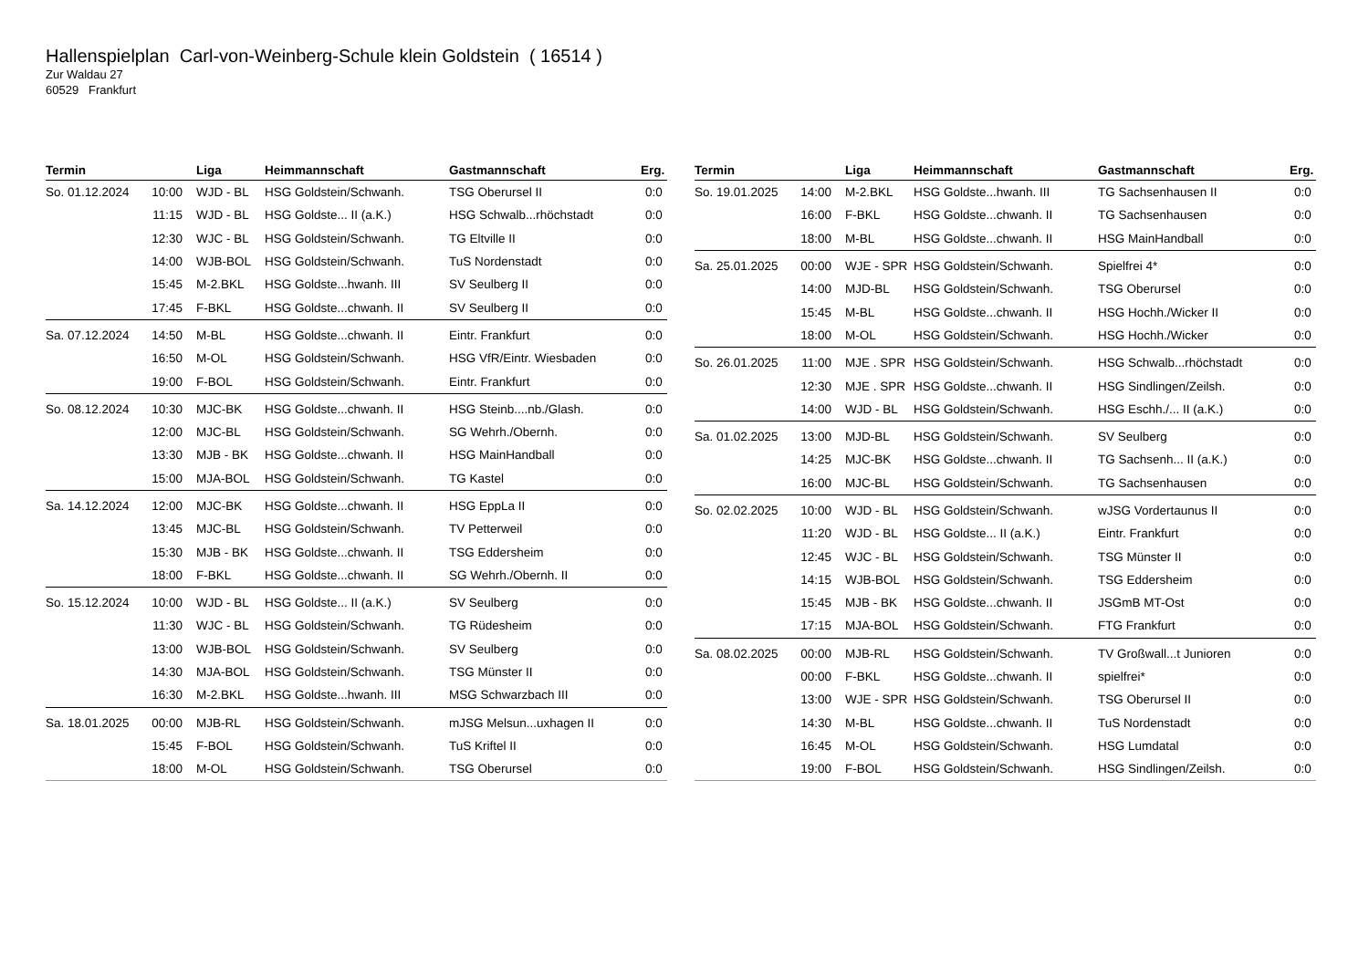Hallenspielplan Carl-von-Weinberg-Schule klein Goldstein ( 16514 )
Zur Waldau 27
60529 Frankfurt
| Termin | | Liga | Heimmannschaft | Gastmannschaft | Erg. |
| --- | --- | --- | --- | --- | --- |
| So. 01.12.2024 | 10:00 | WJD - BL | HSG Goldstein/Schwanh. | TSG Oberursel II | 0:0 |
| | 11:15 | WJD - BL | HSG Goldste... II (a.K.) | HSG Schwalb...rhöchstadt | 0:0 |
| | 12:30 | WJC - BL | HSG Goldstein/Schwanh. | TG Eltville II | 0:0 |
| | 14:00 | WJB-BOL | HSG Goldstein/Schwanh. | TuS Nordenstadt | 0:0 |
| | 15:45 | M-2.BKL | HSG Goldste...hwanh. III | SV Seulberg II | 0:0 |
| | 17:45 | F-BKL | HSG Goldste...chwanh. II | SV Seulberg II | 0:0 |
| Sa. 07.12.2024 | 14:50 | M-BL | HSG Goldste...chwanh. II | Eintr. Frankfurt | 0:0 |
| | 16:50 | M-OL | HSG Goldstein/Schwanh. | HSG VfR/Eintr. Wiesbaden | 0:0 |
| | 19:00 | F-BOL | HSG Goldstein/Schwanh. | Eintr. Frankfurt | 0:0 |
| So. 08.12.2024 | 10:30 | MJC-BK | HSG Goldste...chwanh. II | HSG Steinb....nb./Glash. | 0:0 |
| | 12:00 | MJC-BL | HSG Goldstein/Schwanh. | SG Wehrh./Obernh. | 0:0 |
| | 13:30 | MJB - BK | HSG Goldste...chwanh. II | HSG MainHandball | 0:0 |
| | 15:00 | MJA-BOL | HSG Goldstein/Schwanh. | TG Kastel | 0:0 |
| Sa. 14.12.2024 | 12:00 | MJC-BK | HSG Goldste...chwanh. II | HSG EppLa II | 0:0 |
| | 13:45 | MJC-BL | HSG Goldstein/Schwanh. | TV Petterweil | 0:0 |
| | 15:30 | MJB - BK | HSG Goldste...chwanh. II | TSG Eddersheim | 0:0 |
| | 18:00 | F-BKL | HSG Goldste...chwanh. II | SG Wehrh./Obernh. II | 0:0 |
| So. 15.12.2024 | 10:00 | WJD - BL | HSG Goldste... II (a.K.) | SV Seulberg | 0:0 |
| | 11:30 | WJC - BL | HSG Goldstein/Schwanh. | TG Rüdesheim | 0:0 |
| | 13:00 | WJB-BOL | HSG Goldstein/Schwanh. | SV Seulberg | 0:0 |
| | 14:30 | MJA-BOL | HSG Goldstein/Schwanh. | TSG Münster II | 0:0 |
| | 16:30 | M-2.BKL | HSG Goldste...hwanh. III | MSG Schwarzbach III | 0:0 |
| Sa. 18.01.2025 | 00:00 | MJB-RL | HSG Goldstein/Schwanh. | mJSG Melsun...uxhagen II | 0:0 |
| | 15:45 | F-BOL | HSG Goldstein/Schwanh. | TuS Kriftel II | 0:0 |
| | 18:00 | M-OL | HSG Goldstein/Schwanh. | TSG Oberursel | 0:0 |
| Termin | | Liga | Heimmannschaft | Gastmannschaft | Erg. |
| --- | --- | --- | --- | --- | --- |
| So. 19.01.2025 | 14:00 | M-2.BKL | HSG Goldste...hwanh. III | TG Sachsenhausen II | 0:0 |
| | 16:00 | F-BKL | HSG Goldste...chwanh. II | TG Sachsenhausen | 0:0 |
| | 18:00 | M-BL | HSG Goldste...chwanh. II | HSG MainHandball | 0:0 |
| Sa. 25.01.2025 | 00:00 | WJE - SPR | HSG Goldstein/Schwanh. | Spielfrei 4* | 0:0 |
| | 14:00 | MJD-BL | HSG Goldstein/Schwanh. | TSG Oberursel | 0:0 |
| | 15:45 | M-BL | HSG Goldste...chwanh. II | HSG Hochh./Wicker II | 0:0 |
| | 18:00 | M-OL | HSG Goldstein/Schwanh. | HSG Hochh./Wicker | 0:0 |
| So. 26.01.2025 | 11:00 | MJE . SPR | HSG Goldstein/Schwanh. | HSG Schwalb...rhöchstadt | 0:0 |
| | 12:30 | MJE . SPR | HSG Goldste...chwanh. II | HSG Sindlingen/Zeilsh. | 0:0 |
| | 14:00 | WJD - BL | HSG Goldstein/Schwanh. | HSG Eschh./... II (a.K.) | 0:0 |
| Sa. 01.02.2025 | 13:00 | MJD-BL | HSG Goldstein/Schwanh. | SV Seulberg | 0:0 |
| | 14:25 | MJC-BK | HSG Goldste...chwanh. II | TG Sachsenh... II (a.K.) | 0:0 |
| | 16:00 | MJC-BL | HSG Goldstein/Schwanh. | TG Sachsenhausen | 0:0 |
| So. 02.02.2025 | 10:00 | WJD - BL | HSG Goldstein/Schwanh. | wJSG Vordertaunus II | 0:0 |
| | 11:20 | WJD - BL | HSG Goldste... II (a.K.) | Eintr. Frankfurt | 0:0 |
| | 12:45 | WJC - BL | HSG Goldstein/Schwanh. | TSG Münster II | 0:0 |
| | 14:15 | WJB-BOL | HSG Goldstein/Schwanh. | TSG Eddersheim | 0:0 |
| | 15:45 | MJB - BK | HSG Goldste...chwanh. II | JSGmB MT-Ost | 0:0 |
| | 17:15 | MJA-BOL | HSG Goldstein/Schwanh. | FTG Frankfurt | 0:0 |
| Sa. 08.02.2025 | 00:00 | MJB-RL | HSG Goldstein/Schwanh. | TV Großwall...t Junioren | 0:0 |
| | 00:00 | F-BKL | HSG Goldste...chwanh. II | spielfrei* | 0:0 |
| | 13:00 | WJE - SPR | HSG Goldstein/Schwanh. | TSG Oberursel II | 0:0 |
| | 14:30 | M-BL | HSG Goldste...chwanh. II | TuS Nordenstadt | 0:0 |
| | 16:45 | M-OL | HSG Goldstein/Schwanh. | HSG Lumdatal | 0:0 |
| | 19:00 | F-BOL | HSG Goldstein/Schwanh. | HSG Sindlingen/Zeilsh. | 0:0 |